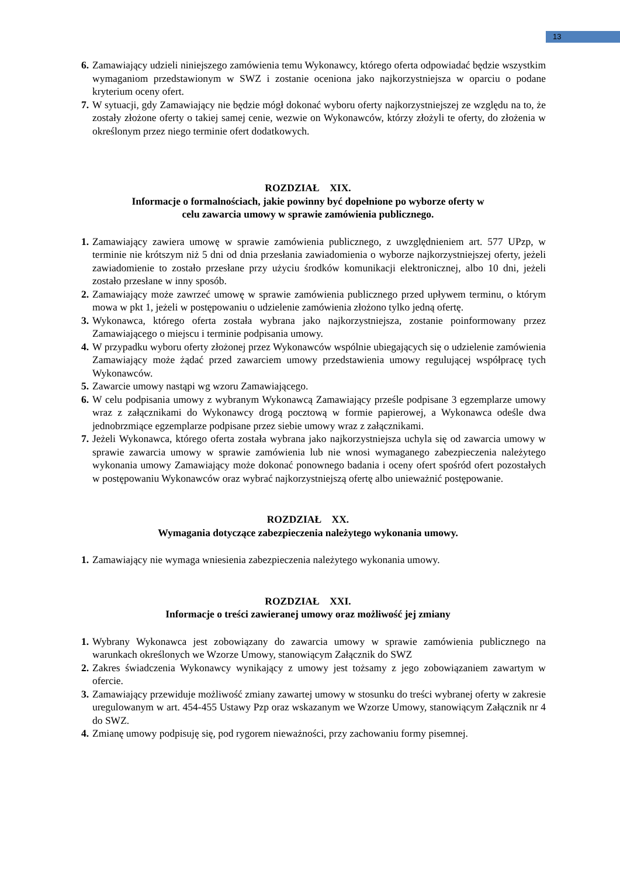13
6. Zamawiający udzieli niniejszego zamówienia temu Wykonawcy, którego oferta odpowiadać będzie wszystkim wymaganiom przedstawionym w SWZ i zostanie oceniona jako najkorzystniejsza w oparciu o podane kryterium oceny ofert.
7. W sytuacji, gdy Zamawiający nie będzie mógł dokonać wyboru oferty najkorzystniejszej ze względu na to, że zostały złożone oferty o takiej samej cenie, wezwie on Wykonawców, którzy złożyli te oferty, do złożenia w określonym przez niego terminie ofert dodatkowych.
ROZDZIAŁ XIX.
Informacje o formalnościach, jakie powinny być dopełnione po wyborze oferty w
celu zawarcia umowy w sprawie zamówienia publicznego.
1. Zamawiający zawiera umowę w sprawie zamówienia publicznego, z uwzględnieniem art. 577 UPzp, w terminie nie krótszym niż 5 dni od dnia przesłania zawiadomienia o wyborze najkorzystniejszej oferty, jeżeli zawiadomienie to zostało przesłane przy użyciu środków komunikacji elektronicznej, albo 10 dni, jeżeli zostało przesłane w inny sposób.
2. Zamawiający może zawrzeć umowę w sprawie zamówienia publicznego przed upływem terminu, o którym mowa w pkt 1, jeżeli w postępowaniu o udzielenie zamówienia złożono tylko jedną ofertę.
3. Wykonawca, którego oferta została wybrana jako najkorzystniejsza, zostanie poinformowany przez Zamawiającego o miejscu i terminie podpisania umowy.
4. W przypadku wyboru oferty złożonej przez Wykonawców wspólnie ubiegających się o udzielenie zamówienia Zamawiający może żądać przed zawarciem umowy przedstawienia umowy regulującej współpracę tych Wykonawców.
5. Zawarcie umowy nastąpi wg wzoru Zamawiającego.
6. W celu podpisania umowy z wybranym Wykonawcą Zamawiający prześle podpisane 3 egzemplarze umowy wraz z załącznikami do Wykonawcy drogą pocztową w formie papierowej, a Wykonawca odeśle dwa jednobrzmiące egzemplarze podpisane przez siebie umowy wraz z załącznikami.
7. Jeżeli Wykonawca, którego oferta została wybrana jako najkorzystniejsza uchyla się od zawarcia umowy w sprawie zawarcia umowy w sprawie zamówienia lub nie wnosi wymaganego zabezpieczenia należytego wykonania umowy Zamawiający może dokonać ponownego badania i oceny ofert spośród ofert pozostałych w postępowaniu Wykonawców oraz wybrać najkorzystniejszą ofertę albo unieważnić postępowanie.
ROZDZIAŁ XX.
Wymagania dotyczące zabezpieczenia należytego wykonania umowy.
1. Zamawiający nie wymaga wniesienia zabezpieczenia należytego wykonania umowy.
ROZDZIAŁ XXI.
Informacje o treści zawieranej umowy oraz możliwość jej zmiany
1. Wybrany Wykonawca jest zobowiązany do zawarcia umowy w sprawie zamówienia publicznego na warunkach określonych we Wzorze Umowy, stanowiącym Załącznik do SWZ
2. Zakres świadczenia Wykonawcy wynikający z umowy jest tożsamy z jego zobowiązaniem zawartym w ofercie.
3. Zamawiający przewiduje możliwość zmiany zawartej umowy w stosunku do treści wybranej oferty w zakresie uregulowanym w art. 454-455 Ustawy Pzp oraz wskazanym we Wzorze Umowy, stanowiącym Załącznik nr 4 do SWZ.
4. Zmianę umowy podpisuję się, pod rygorem nieważności, przy zachowaniu formy pisemnej.